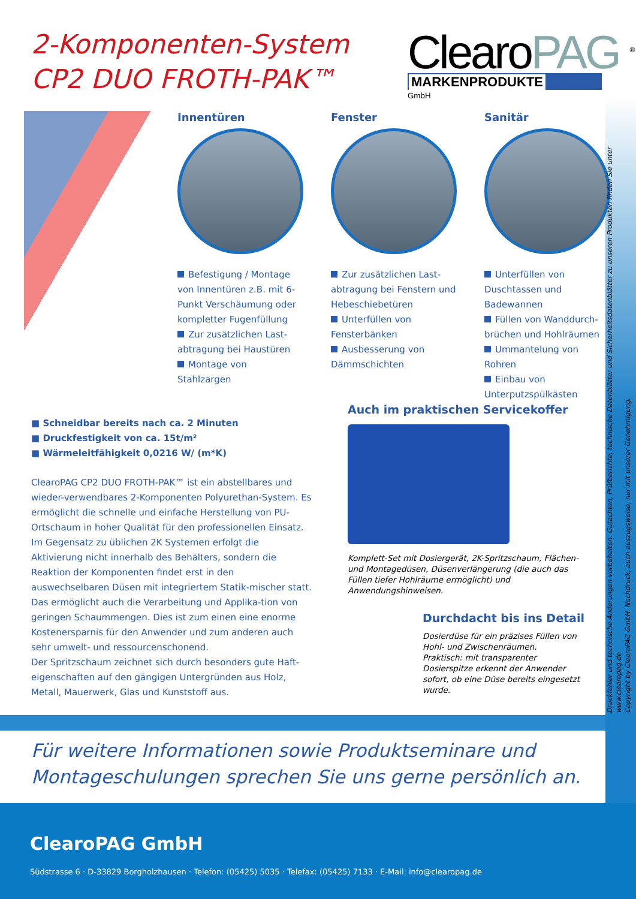2-Komponenten-System
CP2 DUO FROTH-PAK™
ClearoPAG <sup>®</sup>
MARKENPRODUKTE
GmbH
Innentüren
Befestigung / Montage von Innentüren z.B. mit 6-Punkt Verschäumung oder kompletter Fugenfüllung
Zur zusätzlichen Last-abtragung bei Haustüren
Montage von Stahlzargen
Fenster
Zur zusätzlichen Last-abtragung bei Fenstern und Hebeschiebetüren
Unterfüllen von Fensterbänken
Ausbesserung von Dämmschichten
Sanitär
Unterfüllen von Duschtassen und Badewannen
Füllen von Wanddurch-brüchen und Hohlräumen
Ummantelung von Rohren
Einbau von Unterputzspülkästen
■ Schneidbar bereits nach ca. 2 Minuten
■ Druckfestigkeit von ca. 15t/m²
■ Wärmeleitfähigkeit 0,0216 W/ (m*K)
ClearoPAG CP2 DUO FROTH-PAK™ ist ein abstellbares und wieder-verwendbares 2-Komponenten Polyurethan-System. Es ermöglicht die schnelle und einfache Herstellung von PU-Ortschaum in hoher Qualität für den professionellen Einsatz.
Im Gegensatz zu üblichen 2K Systemen erfolgt die Aktivierung nicht innerhalb des Behälters, sondern die Reaktion der Komponenten findet erst in den auswechselbaren Düsen mit integriertem Statik-mischer statt. Das ermöglicht auch die Verarbeitung und Applika-tion von geringen Schaummengen. Dies ist zum einen eine enorme Kostenersparnis für den Anwender und zum anderen auch sehr umwelt- und ressourcenschonend.
Der Spritzschaum zeichnet sich durch besonders gute Haft-eigenschaften auf den gängigen Untergründen aus Holz, Metall, Mauerwerk, Glas und Kunststoff aus.
Auch im praktischen Servicekoffer
Komplett-Set mit Dosiergerät, 2K-Spritzschaum, Flächen- und Montagedüsen, Düsenverlängerung (die auch das Füllen tiefer Hohlräume ermöglicht) und Anwendungshinweisen.
Durchdacht bis ins Detail
Dosierdüse für ein präzises Füllen von Hohl- und Zwischenräumen.
Praktisch: mit transparenter Dosierspitze erkennt der Anwender sofort, ob eine Düse bereits eingesetzt wurde.
Druckfehler und technische Änderungen vorbehalten. Gutachten, Prüfberichte, technische Datenblätter und Sicherheitsdatenblätter zu unseren Produkten finden Sie unter www.clearopag.de
Copyright by ClearoPAG GmbH. Nachdruck, auch auszugsweise, nur mit unserer Genehmigung.
Für weitere Informationen sowie Produktseminare und
Montageschulungen sprechen Sie uns gerne persönlich an.
ClearoPAG GmbH
Südstrasse 6 · D-33829 Borgholzhausen · Telefon: (05425) 5035 · Telefax: (05425) 7133 · E-Mail: info@clearopag.de